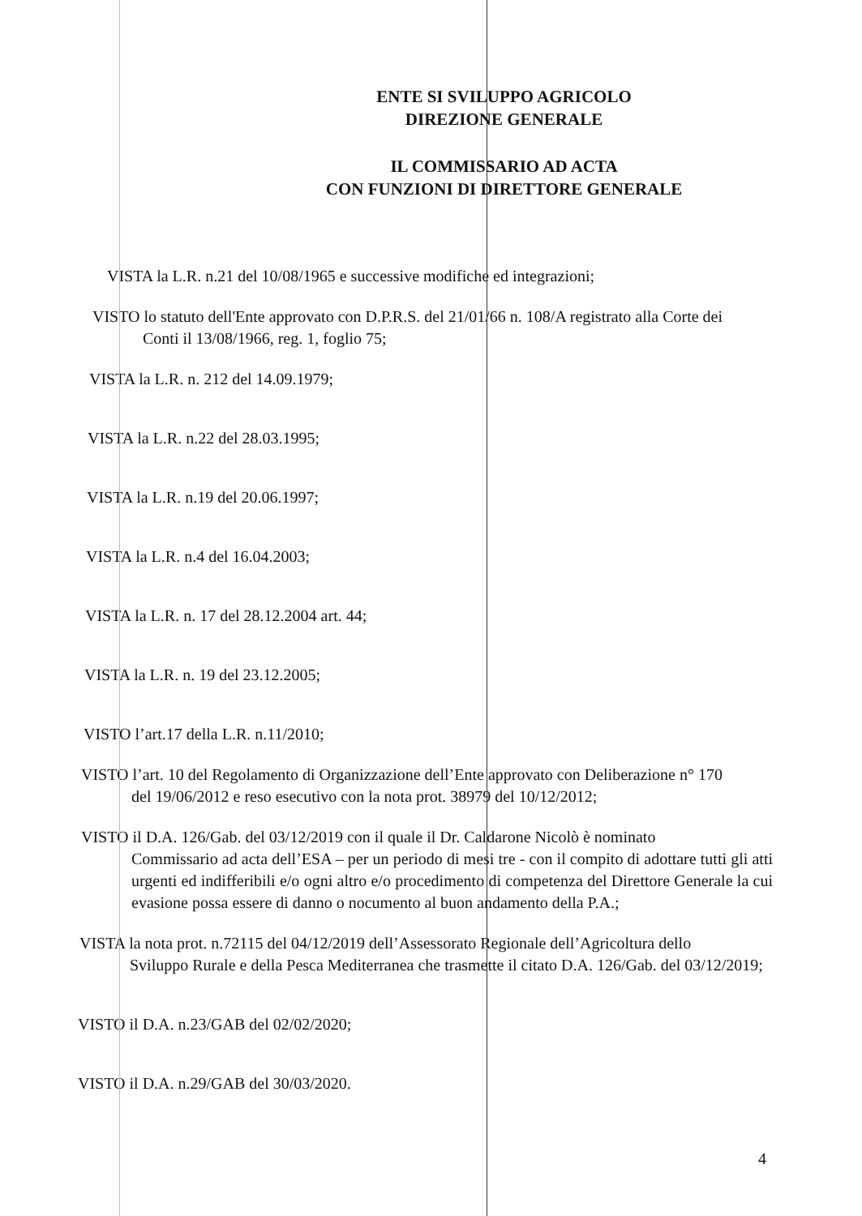ENTE SI SVILUPPO AGRICOLO
DIREZIONE GENERALE
IL COMMISSARIO AD ACTA
CON FUNZIONI DI DIRETTORE GENERALE
VISTA la L.R. n.21 del 10/08/1965 e successive modifiche ed integrazioni;
VISTO lo statuto dell'Ente approvato con D.P.R.S. del 21/01/66 n. 108/A registrato alla Corte dei
Conti il 13/08/1966, reg. 1, foglio 75;
VISTA la L.R. n. 212 del 14.09.1979;
VISTA la L.R. n.22 del 28.03.1995;
VISTA la L.R. n.19 del 20.06.1997;
VISTA la L.R. n.4 del 16.04.2003;
VISTA la L.R. n. 17 del 28.12.2004 art. 44;
VISTA la L.R. n. 19 del 23.12.2005;
VISTO l’art.17 della L.R. n.11/2010;
VISTO l’art. 10 del Regolamento di Organizzazione dell’Ente approvato con Deliberazione n° 170
del 19/06/2012 e reso esecutivo con la nota prot. 38979 del 10/12/2012;
VISTO il D.A. 126/Gab. del 03/12/2019 con il quale il Dr. Caldarone Nicolò è nominato
Commissario ad acta dell’ESA – per un periodo di mesi tre - con il compito di adottare tutti gli atti urgenti ed indifferibili e/o ogni altro e/o procedimento di competenza del Direttore Generale la cui evasione possa essere di danno o nocumento al buon andamento della P.A.;
VISTA la nota prot. n.72115 del 04/12/2019 dell’Assessorato Regionale dell’Agricoltura dello
Sviluppo Rurale e della Pesca Mediterranea che trasmette il citato D.A. 126/Gab. del 03/12/2019;
VISTO il D.A. n.23/GAB del 02/02/2020;
VISTO il D.A. n.29/GAB del 30/03/2020.
4